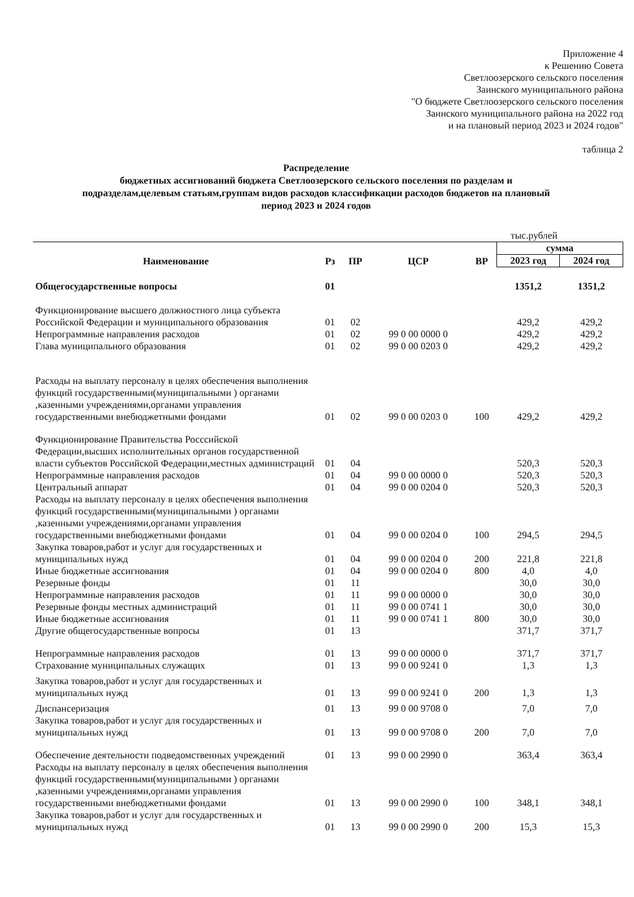Приложение 4
к Решению Совета
Светлоозерского сельского поселения
Заинского муниципального района
"О бюджете Светлоозерского сельского поселения
Заинского муниципального района на 2022 год
и на плановый период 2023 и 2024 годов"
таблица 2
Распределение
бюджетных ассигнований бюджета Светлоозерского сельского поселения по разделам и подразделам,целевым статьям,группам видов расходов классификации расходов бюджетов на плановый период 2023 и 2024 годов
тыс.рублей
| Наименование | Рз | ПР | ЦСР | ВР | сумма | |
| --- | --- | --- | --- | --- | --- | --- |
| | | | | | 2023 год | 2024 год |
| Общегосударственные вопросы | 01 | | | | 1351,2 | 1351,2 |
| Функционирование высшего должностного лица субъекта Российской Федерации и муниципального образования | 01 | 02 | | | 429,2 | 429,2 |
| Непрограммные направления расходов | 01 | 02 | 99 0 00 0000 0 | | 429,2 | 429,2 |
| Глава муниципального образования | 01 | 02 | 99 0 00 0203 0 | | 429,2 | 429,2 |
| Расходы на выплату персоналу в целях обеспечения выполнения функций государственными(муниципальными ) органами ,казенными учреждениями,органами управления государственными внебюджетными фондами | 01 | 02 | 99 0 00 0203 0 | 100 | 429,2 | 429,2 |
| Функционирование Правительства Росссийской Федерации,высших исполнительных органов государственной власти субъектов Российской Федерации,местных администраций | 01 | 04 | | | 520,3 | 520,3 |
| Непрограммные направления расходов | 01 | 04 | 99 0 00 0000 0 | | 520,3 | 520,3 |
| Центральный аппарат | 01 | 04 | 99 0 00 0204 0 | | 520,3 | 520,3 |
| Расходы на выплату персоналу в целях обеспечения выполнения функций государственными(муниципальными ) органами ,казенными учреждениями,органами управления государственными внебюджетными фондами | 01 | 04 | 99 0 00 0204 0 | 100 | 294,5 | 294,5 |
| Закупка товаров,работ и услуг для государственных и муниципальных нужд | 01 | 04 | 99 0 00 0204 0 | 200 | 221,8 | 221,8 |
| Иные бюджетные ассигнования | 01 | 04 | 99 0 00 0204 0 | 800 | 4,0 | 4,0 |
| Резервные фонды | 01 | 11 | | | 30,0 | 30,0 |
| Непрограммные направления расходов | 01 | 11 | 99 0 00 0000 0 | | 30,0 | 30,0 |
| Резервные фонды местных администраций | 01 | 11 | 99 0 00 0741 1 | | 30,0 | 30,0 |
| Иные бюджетные ассигнования | 01 | 11 | 99 0 00 0741 1 | 800 | 30,0 | 30,0 |
| Другие общегосударственные вопросы | 01 | 13 | | | 371,7 | 371,7 |
| Непрограммные направления расходов | 01 | 13 | 99 0 00 0000 0 | | 371,7 | 371,7 |
| Страхование муниципальных служащих | 01 | 13 | 99 0 00 9241 0 | | 1,3 | 1,3 |
| Закупка товаров,работ и услуг для государственных и муниципальных нужд | 01 | 13 | 99 0 00 9241 0 | 200 | 1,3 | 1,3 |
| Диспансеризация | 01 | 13 | 99 0 00 9708 0 | | 7,0 | 7,0 |
| Закупка товаров,работ и услуг для государственных и муниципальных нужд | 01 | 13 | 99 0 00 9708 0 | 200 | 7,0 | 7,0 |
| Обеспечение деятельности подведомственных учреждений | 01 | 13 | 99 0 00 2990 0 | | 363,4 | 363,4 |
| Расходы на выплату персоналу в целях обеспечения выполнения функций государственными(муниципальными ) органами ,казенными учреждениями,органами управления государственными внебюджетными фондами | 01 | 13 | 99 0 00 2990 0 | 100 | 348,1 | 348,1 |
| Закупка товаров,работ и услуг для государственных и муниципальных нужд | 01 | 13 | 99 0 00 2990 0 | 200 | 15,3 | 15,3 |